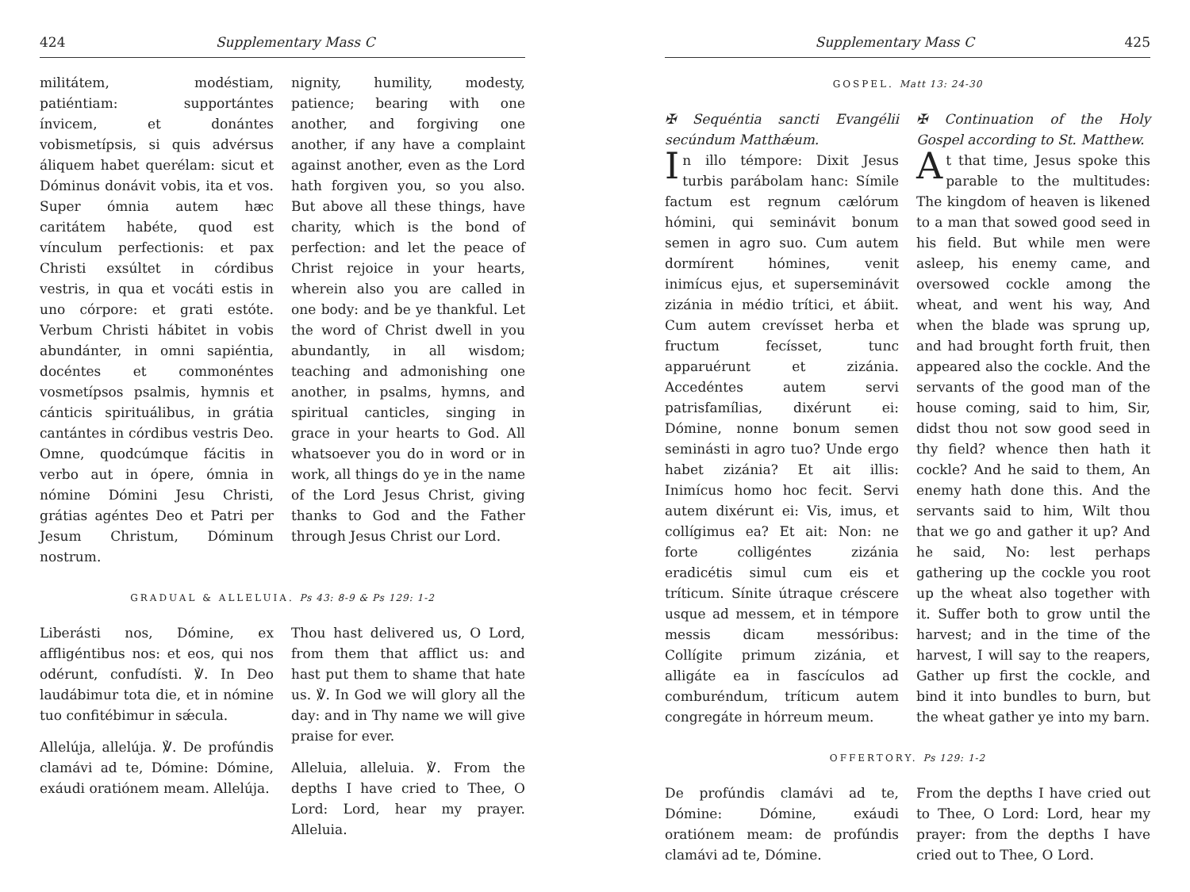424 Supplementary Mass C
militátem, modéstiam, patiéntiam: supportántes ínvicem, et donántes vobismetípsis, si quis advérsus áliquem habet querélam: sicut et Dóminus donávit vobis, ita et vos. Super ómnia autem hæc caritátem habéte, quod est vínculum perfectionis: et pax Christi exsúltet in córdibus vestris, in qua et vocáti estis in uno córpore: et grati estóte. Verbum Christi hábitet in vobis abundánter, in omni sapiéntia, docéntes et commonéntes vosmetípsos psalmis, hymnis et cánticis spirituálibus, in grátia cantántes in córdibus vestris Deo. Omne, quodcúmque fácitis in verbo aut in ópere, ómnia in nómine Dómini Jesu Christi, grátias agéntes Deo et Patri per Jesum Christum, Dóminum nostrum.
nignity, humility, modesty, patience; bearing with one another, and forgiving one another, if any have a complaint against another, even as the Lord hath forgiven you, so you also. But above all these things, have charity, which is the bond of perfection: and let the peace of Christ rejoice in your hearts, wherein also you are called in one body: and be ye thankful. Let the word of Christ dwell in you abundantly, in all wisdom; teaching and admonishing one another, in psalms, hymns, and spiritual canticles, singing in grace in your hearts to God. All whatsoever you do in word or in work, all things do ye in the name of the Lord Jesus Christ, giving thanks to God and the Father through Jesus Christ our Lord.
GRADUAL & ALLELUIA. Ps 43: 8-9 & Ps 129: 1-2
Liberásti nos, Dómine, ex affligéntibus nos: et eos, qui nos odérunt, confudísti. ℣. In Deo laudábimur tota die, et in nómine tuo confitébimur in sǽcula.
Allelúja, allelúja. ℣. De profúndis clamávi ad te, Dómine: Dómine, exáudi oratiónem meam. Allelúja.
Thou hast delivered us, O Lord, from them that afflict us: and hast put them to shame that hate us. ℣. In God we will glory all the day: and in Thy name we will give praise for ever.
Alleluia, alleluia. ℣. From the depths I have cried to Thee, O Lord: Lord, hear my prayer. Alleluia.
Supplementary Mass C 425
GOSPEL. Matt 13: 24-30
✠ Sequéntia sancti Evangélii secúndum Matthǽum.
In illo témpore: Dixit Jesus turbis parábolam hanc: Símile factum est regnum cælórum hómini, qui seminávit bonum semen in agro suo. Cum autem dormírent hómines, venit inimícus ejus, et superseminávit zizánia in médio trítici, et ábiit. Cum autem crevísset herba et fructum fecísset, tunc apparuérunt et zizánia. Accedéntes autem servi patrisfamílias, dixérunt ei: Dómine, nonne bonum semen seminásti in agro tuo? Unde ergo habet zizánia? Et ait illis: Inimícus homo hoc fecit. Servi autem dixérunt ei: Vis, imus, et collígimus ea? Et ait: Non: ne forte colligéntes zizánia eradicétis simul cum eis et tríticum. Sínite útraque créscere usque ad messem, et in témpore messis dicam messóribus: Collígite primum zizánia, et alligáte ea in fascículos ad comburéndum, tríticum autem congregáte in hórreum meum.
✠ Continuation of the Holy Gospel according to St. Matthew.
At that time, Jesus spoke this parable to the multitudes: The kingdom of heaven is likened to a man that sowed good seed in his field. But while men were asleep, his enemy came, and oversowed cockle among the wheat, and went his way, And when the blade was sprung up, and had brought forth fruit, then appeared also the cockle. And the servants of the good man of the house coming, said to him, Sir, didst thou not sow good seed in thy field? whence then hath it cockle? And he said to them, An enemy hath done this. And the servants said to him, Wilt thou that we go and gather it up? And he said, No: lest perhaps gathering up the cockle you root up the wheat also together with it. Suffer both to grow until the harvest; and in the time of the harvest, I will say to the reapers, Gather up first the cockle, and bind it into bundles to burn, but the wheat gather ye into my barn.
OFFERTORY. Ps 129: 1-2
De profúndis clamávi ad te, Dómine: Dómine, exáudi oratiónem meam: de profúndis clamávi ad te, Dómine.
From the depths I have cried out to Thee, O Lord: Lord, hear my prayer: from the depths I have cried out to Thee, O Lord.